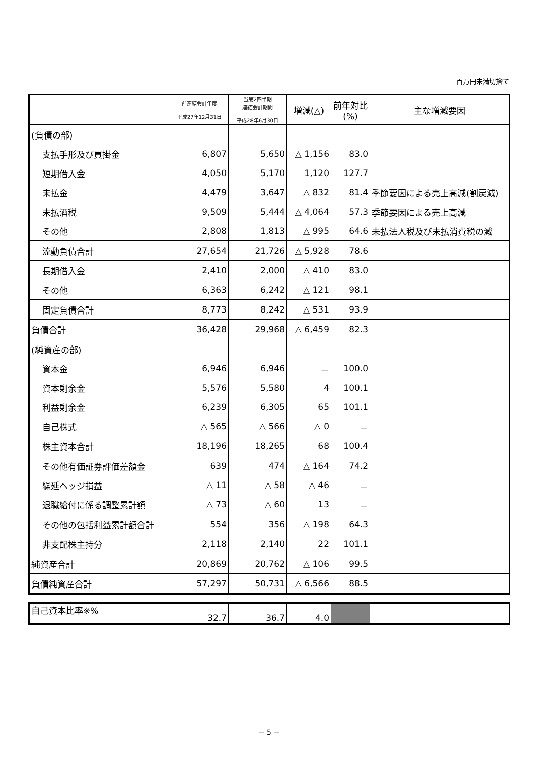百万円未満切捨て
| | 前連結会計年度 平成27年12月31日 | 当第2四半期 連結会計期間 平成28年6月30日 | 増減(△) | 前年対比 (%) | 主な増減要因 |
| --- | --- | --- | --- | --- | --- |
| (負債の部) | | | | | |
| 支払手形及び買掛金 | 6,807 | 5,650 | △ 1,156 | 83.0 | |
| 短期借入金 | 4,050 | 5,170 | 1,120 | 127.7 | |
| 未払金 | 4,479 | 3,647 | △ 832 | 81.4 | 季節要因による売上高減(割戻減) |
| 未払酒税 | 9,509 | 5,444 | △ 4,064 | 57.3 | 季節要因による売上高減 |
| その他 | 2,808 | 1,813 | △ 995 | 64.6 | 未払法人税及び未払消費税の減 |
| 流動負債合計 | 27,654 | 21,726 | △ 5,928 | 78.6 | |
| 長期借入金 | 2,410 | 2,000 | △ 410 | 83.0 | |
| その他 | 6,363 | 6,242 | △ 121 | 98.1 | |
| 固定負債合計 | 8,773 | 8,242 | △ 531 | 93.9 | |
| 負債合計 | 36,428 | 29,968 | △ 6,459 | 82.3 | |
| (純資産の部) | | | | | |
| 資本金 | 6,946 | 6,946 | － | 100.0 | |
| 資本剰余金 | 5,576 | 5,580 | 4 | 100.1 | |
| 利益剰余金 | 6,239 | 6,305 | 65 | 101.1 | |
| 自己株式 | △ 565 | △ 566 | △ 0 | － | |
| 株主資本合計 | 18,196 | 18,265 | 68 | 100.4 | |
| その他有価証券評価差額金 | 639 | 474 | △ 164 | 74.2 | |
| 繰延ヘッジ損益 | △ 11 | △ 58 | △ 46 | － | |
| 退職給付に係る調整累計額 | △ 73 | △ 60 | 13 | － | |
| その他の包括利益累計額合計 | 554 | 356 | △ 198 | 64.3 | |
| 非支配株主持分 | 2,118 | 2,140 | 22 | 101.1 | |
| 純資産合計 | 20,869 | 20,762 | △ 106 | 99.5 | |
| 負債純資産合計 | 57,297 | 50,731 | △ 6,566 | 88.5 | |
| 自己資本比率※% | 32.7 | 36.7 | 4.0 | | |
－ 5 －